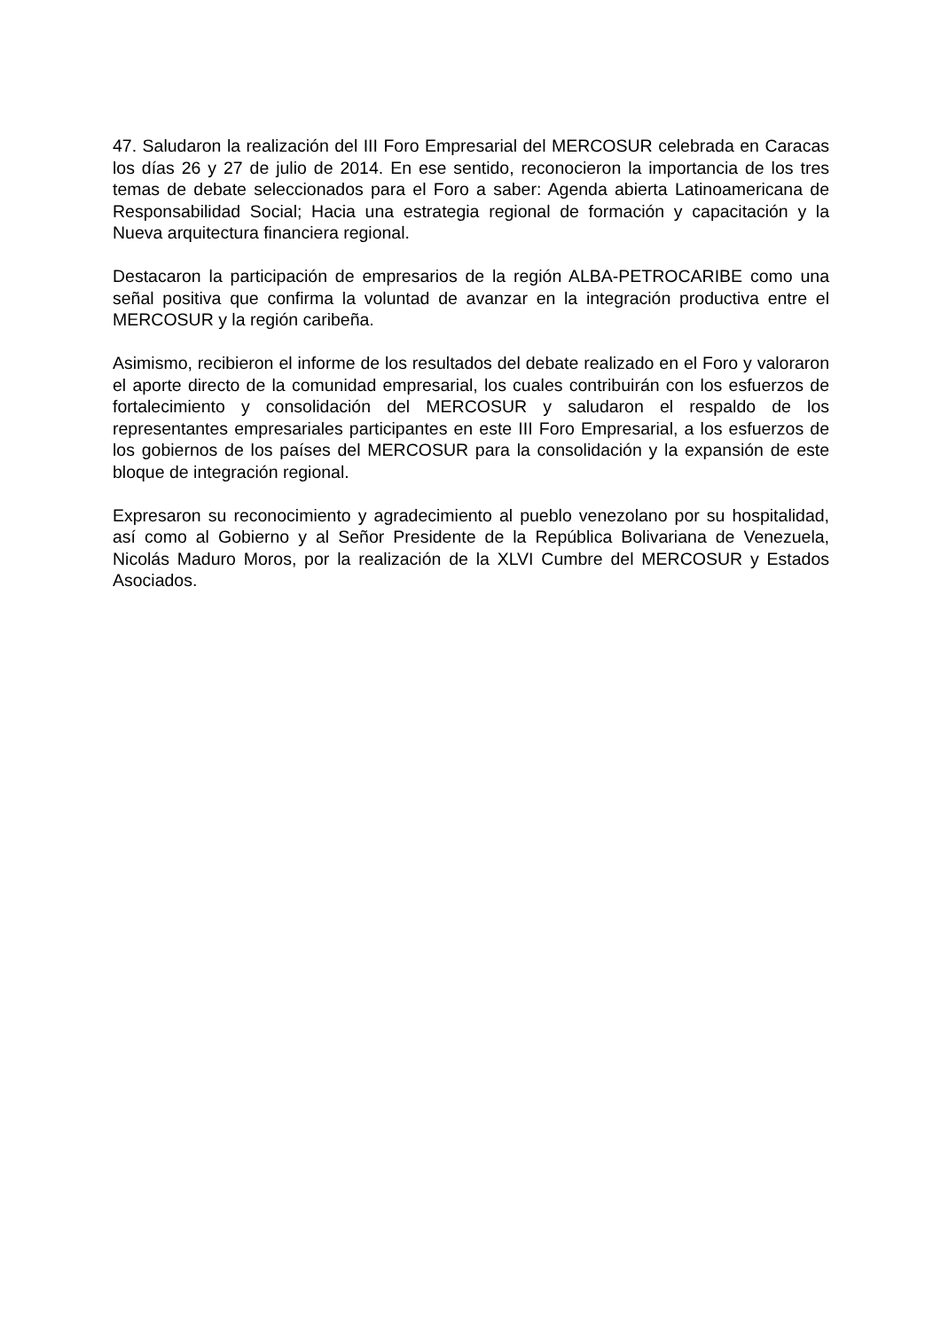47. Saludaron la realización del III Foro Empresarial del MERCOSUR celebrada en Caracas los días 26 y 27 de julio de 2014. En ese sentido, reconocieron la importancia de los tres temas de debate seleccionados para el Foro a saber: Agenda abierta Latinoamericana de Responsabilidad Social; Hacia una estrategia regional de formación y capacitación y la Nueva arquitectura financiera regional.
Destacaron la participación de empresarios de la región ALBA-PETROCARIBE como una señal positiva que confirma la voluntad de avanzar en la integración productiva entre el MERCOSUR y la región caribeña.
Asimismo, recibieron el informe de los resultados del debate realizado en el Foro y valoraron el aporte directo de la comunidad empresarial, los cuales contribuirán con los esfuerzos de fortalecimiento y consolidación del MERCOSUR y saludaron el respaldo de los representantes empresariales participantes en este III Foro Empresarial, a los esfuerzos de los gobiernos de los países del MERCOSUR para la consolidación y la expansión de este bloque de integración regional.
Expresaron su reconocimiento y agradecimiento al pueblo venezolano por su hospitalidad, así como al Gobierno y al Señor Presidente de la República Bolivariana de Venezuela, Nicolás Maduro Moros, por la realización de la XLVI Cumbre del MERCOSUR y Estados Asociados.